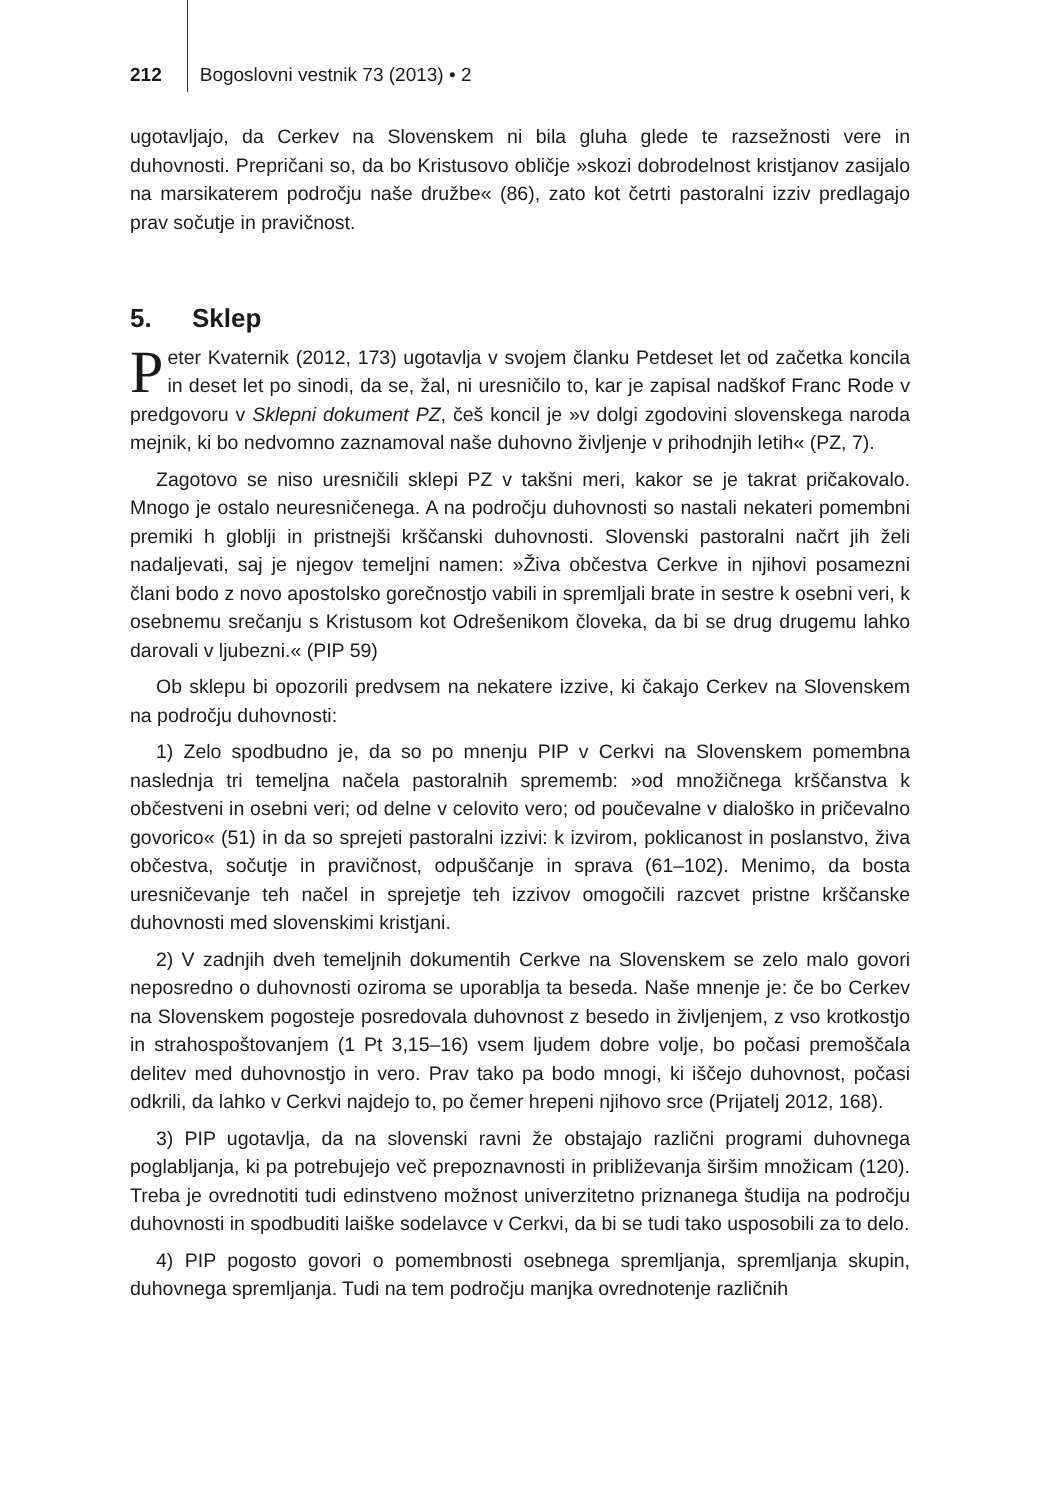212 Bogoslovni vestnik 73 (2013) • 2
ugotavljajo, da Cerkev na Slovenskem ni bila gluha glede te razsežnosti vere in duhovnosti. Prepričani so, da bo Kristusovo obličje »skozi dobrodelnost kristjanov zasijalo na marsikaterem področju naše družbe« (86), zato kot četrti pastoralni izziv predlagajo prav sočutje in pravičnost.
5. Sklep
Peter Kvaternik (2012, 173) ugotavlja v svojem članku Petdeset let od začetka koncila in deset let po sinodi, da se, žal, ni uresničilo to, kar je zapisal nadškof Franc Rode v predgovoru v Sklepni dokument PZ, češ koncil je »v dolgi zgodovini slovenskega naroda mejnik, ki bo nedvomno zaznamoval naše duhovno življenje v prihodnjih letih« (PZ, 7).
Zagotovo se niso uresničili sklepi PZ v takšni meri, kakor se je takrat pričakovalo. Mnogo je ostalo neuresničenega. A na področju duhovnosti so nastali nekateri pomembni premiki h globlji in pristnejši krščanski duhovnosti. Slovenski pastoralni načrt jih želi nadaljevati, saj je njegov temeljni namen: »Živa občestva Cerkve in njihovi posamezni člani bodo z novo apostolsko gorečnostjo vabili in spremljali brate in sestre k osebni veri, k osebnemu srečanju s Kristusom kot Odrešenikom človeka, da bi se drug drugemu lahko darovali v ljubezni.« (PIP 59)
Ob sklepu bi opozorili predvsem na nekatere izzive, ki čakajo Cerkev na Slovenskem na področju duhovnosti:
1) Zelo spodbudno je, da so po mnenju PIP v Cerkvi na Slovenskem pomembna naslednja tri temeljna načela pastoralnih sprememb: »od množičnega krščanstva k občestveni in osebni veri; od delne v celovito vero; od poučevalne v dialoško in pričevalno govorico« (51) in da so sprejeti pastoralni izzivi: k izvirom, poklicanost in poslanstvo, živa občestva, sočutje in pravičnost, odpuščanje in sprava (61–102). Menimo, da bosta uresničevanje teh načel in sprejetje teh izzivov omogočili razcvet pristne krščanske duhovnosti med slovenskimi kristjani.
2) V zadnjih dveh temeljnih dokumentih Cerkve na Slovenskem se zelo malo govori neposredno o duhovnosti oziroma se uporablja ta beseda. Naše mnenje je: če bo Cerkev na Slovenskem pogosteje posredovala duhovnost z besedo in življenjem, z vso krotkostjo in strahospoštovanjem (1 Pt 3,15–16) vsem ljudem dobre volje, bo počasi premoščala delitev med duhovnostjo in vero. Prav tako pa bodo mnogi, ki iščejo duhovnost, počasi odkrili, da lahko v Cerkvi najdejo to, po čemer hrepeni njihovo srce (Prijatelj 2012, 168).
3) PIP ugotavlja, da na slovenski ravni že obstajajo različni programi duhovnega poglabljanja, ki pa potrebujejo več prepoznavnosti in približevanja širšim množicam (120). Treba je ovrednotiti tudi edinstveno možnost univerzitetno priznanega študija na področju duhovnosti in spodbuditi laiške sodelavce v Cerkvi, da bi se tudi tako usposobili za to delo.
4) PIP pogosto govori o pomembnosti osebnega spremljanja, spremljanja skupin, duhovnega spremljanja. Tudi na tem področju manjka ovrednotenje različnih